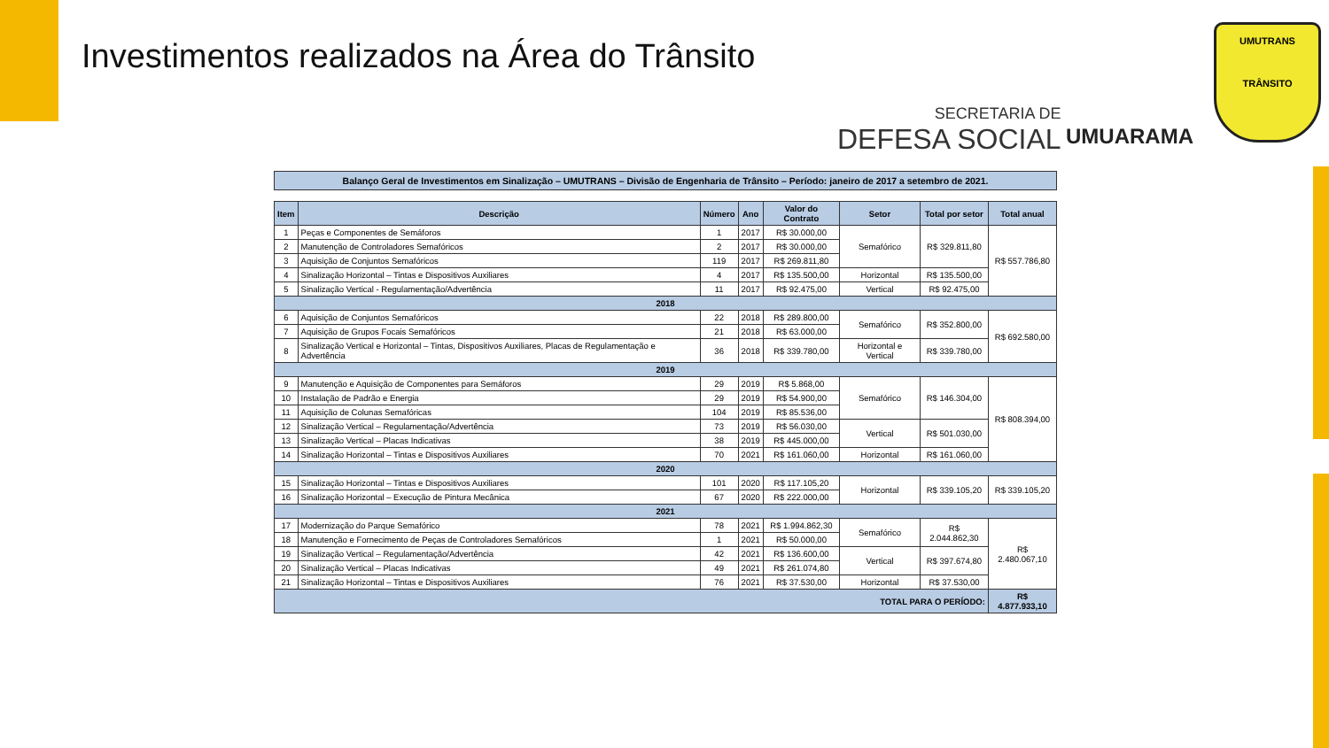Investimentos realizados na Área do Trânsito
SECRETARIA DE
DEFESA SOCIAL
UMUARAMA
UMUTRANS
TRÂNSITO
Balanço Geral de Investimentos em Sinalização – UMUTRANS – Divisão de Engenharia de Trânsito – Período: janeiro de 2017 a setembro de 2021.
| Item | Descrição | Número | Ano | Valor do Contrato | Setor | Total por setor | Total anual |
| --- | --- | --- | --- | --- | --- | --- | --- |
| 1 | Peças e Componentes de Semáforos | 1 | 2017 | R$ 30.000,00 | Semafórico | R$ 329.811,80 | R$ 557.786,80 |
| 2 | Manutenção de Controladores Semafóricos | 2 | 2017 | R$ 30.000,00 | | | |
| 3 | Aquisição de Conjuntos Semafóricos | 119 | 2017 | R$ 269.811,80 | | | |
| 4 | Sinalização Horizontal – Tintas e Dispositivos Auxiliares | 4 | 2017 | R$ 135.500,00 | Horizontal | R$ 135.500,00 | |
| 5 | Sinalização Vertical - Regulamentação/Advertência | 11 | 2017 | R$ 92.475,00 | Vertical | R$ 92.475,00 | |
| 2018 | | | | | | | |
| 6 | Aquisição de Conjuntos Semafóricos | 22 | 2018 | R$ 289.800,00 | Semafórico | R$ 352.800,00 | R$ 692.580,00 |
| 7 | Aquisição de Grupos Focais Semafóricos | 21 | 2018 | R$ 63.000,00 | | | |
| 8 | Sinalização Vertical e Horizontal – Tintas, Dispositivos Auxiliares, Placas de Regulamentação e Advertência | 36 | 2018 | R$ 339.780,00 | Horizontal e Vertical | R$ 339.780,00 | |
| 2019 | | | | | | | |
| 9 | Manutenção e Aquisição de Componentes para Semáforos | 29 | 2019 | R$ 5.868,00 | Semafórico | R$ 146.304,00 | R$ 808.394,00 |
| 10 | Instalação de Padrão e Energia | 29 | 2019 | R$ 54.900,00 | | | |
| 11 | Aquisição de Colunas Semafóricas | 104 | 2019 | R$ 85.536,00 | | | |
| 12 | Sinalização Vertical – Regulamentação/Advertência | 73 | 2019 | R$ 56.030,00 | Vertical | R$ 501.030,00 | |
| 13 | Sinalização Vertical – Placas Indicativas | 38 | 2019 | R$ 445.000,00 | | | |
| 14 | Sinalização Horizontal – Tintas e Dispositivos Auxiliares | 70 | 2021 | R$ 161.060,00 | Horizontal | R$ 161.060,00 | |
| 2020 | | | | | | | |
| 15 | Sinalização Horizontal – Tintas e Dispositivos Auxiliares | 101 | 2020 | R$ 117.105,20 | Horizontal | R$ 339.105,20 | R$ 339.105,20 |
| 16 | Sinalização Horizontal – Execução de Pintura Mecânica | 67 | 2020 | R$ 222.000,00 | | | |
| 2021 | | | | | | | |
| 17 | Modernização do Parque Semafórico | 78 | 2021 | R$ 1.994.862,30 | Semafórico | R$ 2.044.862,30 | R$ 2.480.067,10 |
| 18 | Manutenção e Fornecimento de Peças de Controladores Semafóricos | 1 | 2021 | R$ 50.000,00 | | | |
| 19 | Sinalização Vertical – Regulamentação/Advertência | 42 | 2021 | R$ 136.600,00 | Vertical | R$ 397.674,80 | |
| 20 | Sinalização Vertical – Placas Indicativas | 49 | 2021 | R$ 261.074,80 | | | |
| 21 | Sinalização Horizontal – Tintas e Dispositivos Auxiliares | 76 | 2021 | R$ 37.530,00 | Horizontal | R$ 37.530,00 | |
| TOTAL PARA O PERÍODO: | | | | | | | R$ 4.877.933,10 |